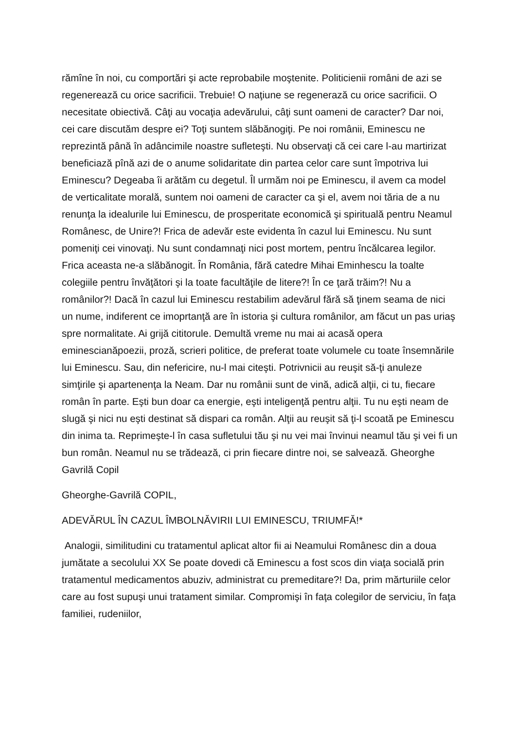rămîne în noi, cu comportări şi acte reprobabile moştenite. Politicienii români de azi se regenerează cu orice sacrificii. Trebuie! O naţiune se regenerază cu orice sacrificii. O necesitate obiectivă. Câţi au vocaţia adevărului, câţi sunt oameni de caracter? Dar noi, cei care discutăm despre ei? Toţi suntem slăbănogiţi. Pe noi românii, Eminescu ne reprezintă până în adâncimile noastre sufleteşti. Nu observaţi că cei care l-au martirizat beneficiază pînă azi de o anume solidaritate din partea celor care sunt împotriva lui Eminescu? Degeaba îi arătăm cu degetul. Îl urmăm noi pe Eminescu, il avem ca model de verticalitate morală, suntem noi oameni de caracter ca şi el, avem noi tăria de a nu renunţa la idealurile lui Eminescu, de prosperitate economică şi spirituală pentru Neamul Românesc, de Unire?! Frica de adevăr este evidenta în cazul lui Eminescu. Nu sunt pomeniţi cei vinovaţi. Nu sunt condamnaţi nici post mortem, pentru încălcarea legilor. Frica aceasta ne-a slăbănogit. În România, fără catedre Mihai Eminhescu la toalte colegiile pentru învăţători şi la toate facultăţile de litere?! În ce ţară trăim?! Nu a românilor?! Dacă în cazul lui Eminescu restabilim adevărul fără să ţinem seama de nici un nume, indiferent ce imoprtanţă are în istoria şi cultura românilor, am făcut un pas uriaş spre normalitate. Ai grijă cititorule. Demultă vreme nu mai ai acasă opera eminescianăpoezii, proză, scrieri politice, de preferat toate volumele cu toate însemnările lui Eminescu. Sau, din nefericire, nu-l mai citeşti. Potrivnicii au reuşit să-ţi anuleze simţirile şi apartenenţa la Neam. Dar nu românii sunt de vină, adică alţii, ci tu, fiecare român în parte. Eşti bun doar ca energie, eşti inteligenţă pentru alţii. Tu nu eşti neam de slugă şi nici nu eşti destinat să dispari ca român. Alţii au reuşit să ţi-l scoată pe Eminescu din inima ta. Reprimeşte-l în casa sufletului tău şi nu vei mai învinui neamul tău şi vei fi un bun român. Neamul nu se trădează, ci prin fiecare dintre noi, se salvează. Gheorghe Gavrilă Copil
Gheorghe-Gavrilă COPIL,
ADEVĂRUL ÎN CAZUL ÎMBOLNĂVIRII LUI EMINESCU, TRIUMFĂ!*
Analogii, similitudini cu tratamentul aplicat altor fii ai Neamului Românesc din a doua jumătate a secolului XX Se poate dovedi că Eminescu a fost scos din viaţa socială prin tratamentul medicamentos abuziv, administrat cu premeditare?! Da, prim mărturiile celor care au fost supuşi unui tratament similar. Compromişi în faţa colegilor de serviciu, în faţa familiei, rudeniilor,